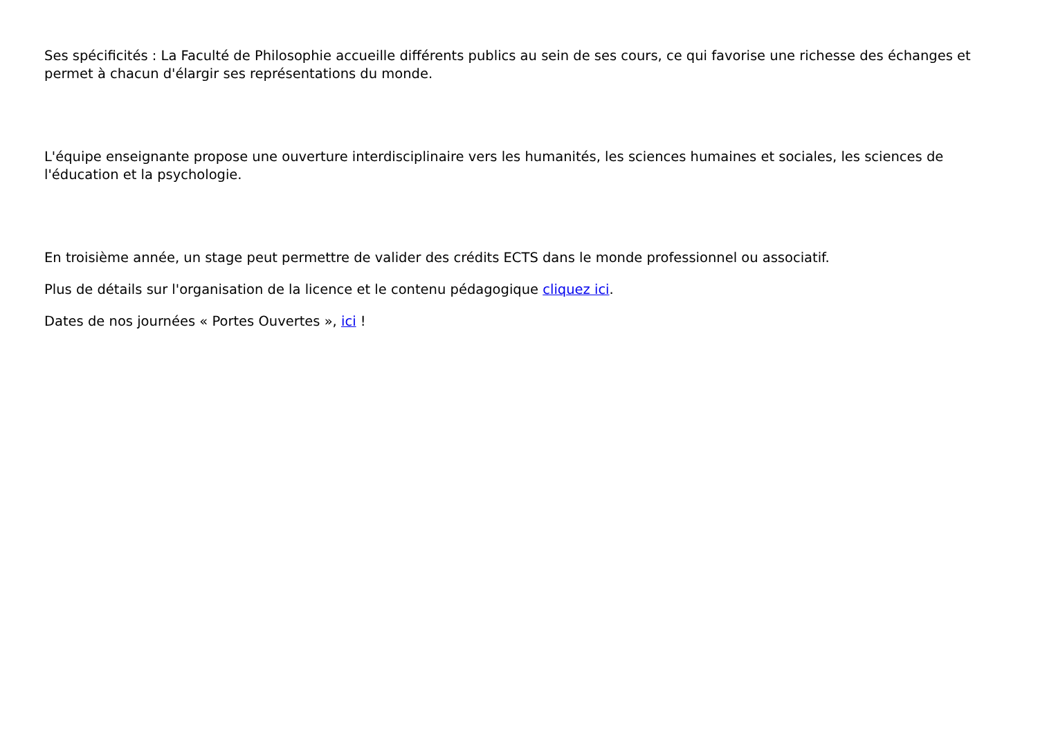Ses spécificités : La Faculté de Philosophie accueille différents publics au sein de ses cours, ce qui favorise une richesse des échanges et permet à chacun d'élargir ses représentations du monde.
L'équipe enseignante propose une ouverture interdisciplinaire vers les humanités, les sciences humaines et sociales, les sciences de l'éducation et la psychologie.
En troisième année, un stage peut permettre de valider des crédits ECTS dans le monde professionnel ou associatif.
Plus de détails sur l'organisation de la licence et le contenu pédagogique cliquez ici.
Dates de nos journées « Portes Ouvertes », ici !